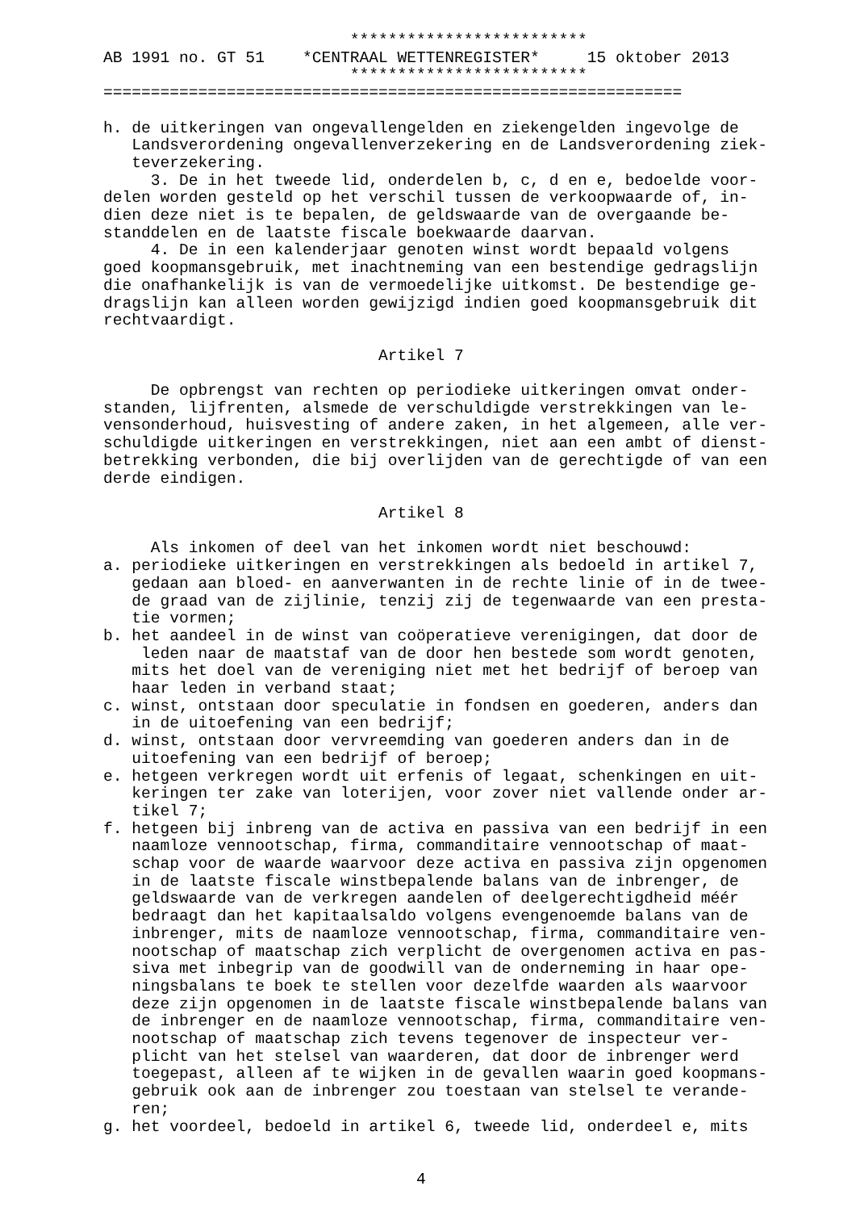*************************
AB 1991 no. GT 51    *CENTRAAL WETTENREGISTER*     15 oktober 2013
                          *************************
=============================================================

h. de uitkeringen van ongevallengelden en ziekengelden ingevolge de
   Landsverordening ongevallenverzekering en de Landsverordening ziek-
   teverzekering.
     3. De in het tweede lid, onderdelen b, c, d en e, bedoelde voor-
delen worden gesteld op het verschil tussen de verkoopwaarde of, in-
dien deze niet is te bepalen, de geldswaarde van de overgaande be-
standdelen en de laatste fiscale boekwaarde daarvan.
     4. De in een kalenderjaar genoten winst wordt bepaald volgens
goed koopmansgebruik, met inachtneming van een bestendige gedragslijn
die onafhankelijk is van de vermoedelijke uitkomst. De bestendige ge-
dragslijn kan alleen worden gewijzigd indien goed koopmansgebruik dit
rechtvaardigt.

                             Artikel 7

     De opbrengst van rechten op periodieke uitkeringen omvat onder-
standen, lijfrenten, alsmede de verschuldigde verstrekkingen van le-
vensonderhoud, huisvesting of andere zaken, in het algemeen, alle ver-
schuldigde uitkeringen en verstrekkingen, niet aan een ambt of dienst-
betrekking verbonden, die bij overlijden van de gerechtigde of van een
derde eindigen.

                             Artikel 8

     Als inkomen of deel van het inkomen wordt niet beschouwd:
a. periodieke uitkeringen en verstrekkingen als bedoeld in artikel 7,
   gedaan aan bloed- en aanverwanten in de rechte linie of in de twee-
   de graad van de zijlinie, tenzij zij de tegenwaarde van een presta-
   tie vormen;
b. het aandeel in de winst van coöperatieve verenigingen, dat door de
    leden naar de maatstaf van de door hen bestede som wordt genoten,
   mits het doel van de vereniging niet met het bedrijf of beroep van
   haar leden in verband staat;
c. winst, ontstaan door speculatie in fondsen en goederen, anders dan
   in de uitoefening van een bedrijf;
d. winst, ontstaan door vervreemding van goederen anders dan in de
   uitoefening van een bedrijf of beroep;
e. hetgeen verkregen wordt uit erfenis of legaat, schenkingen en uit-
   keringen ter zake van loterijen, voor zover niet vallende onder ar-
   tikel 7;
f. hetgeen bij inbreng van de activa en passiva van een bedrijf in een
   naamloze vennootschap, firma, commanditaire vennootschap of maat-
   schap voor de waarde waarvoor deze activa en passiva zijn opgenomen
   in de laatste fiscale winstbepalende balans van de inbrenger, de
   geldswaarde van de verkregen aandelen of deelgerechtigdheid méér
   bedraagt dan het kapitaalsaldo volgens evengenoemde balans van de
   inbrenger, mits de naamloze vennootschap, firma, commanditaire ven-
   nootschap of maatschap zich verplicht de overgenomen activa en pas-
   siva met inbegrip van de goodwill van de onderneming in haar ope-
   ningsbalans te boek te stellen voor dezelfde waarden als waarvoor
   deze zijn opgenomen in de laatste fiscale winstbepalende balans van
   de inbrenger en de naamloze vennootschap, firma, commanditaire ven-
   nootschap of maatschap zich tevens tegenover de inspecteur ver-
   plicht van het stelsel van waarderen, dat door de inbrenger werd
   toegepast, alleen af te wijken in de gevallen waarin goed koopmans-
   gebruik ook aan de inbrenger zou toestaan van stelsel te verande-
   ren;
g. het voordeel, bedoeld in artikel 6, tweede lid, onderdeel e, mits


                                 4